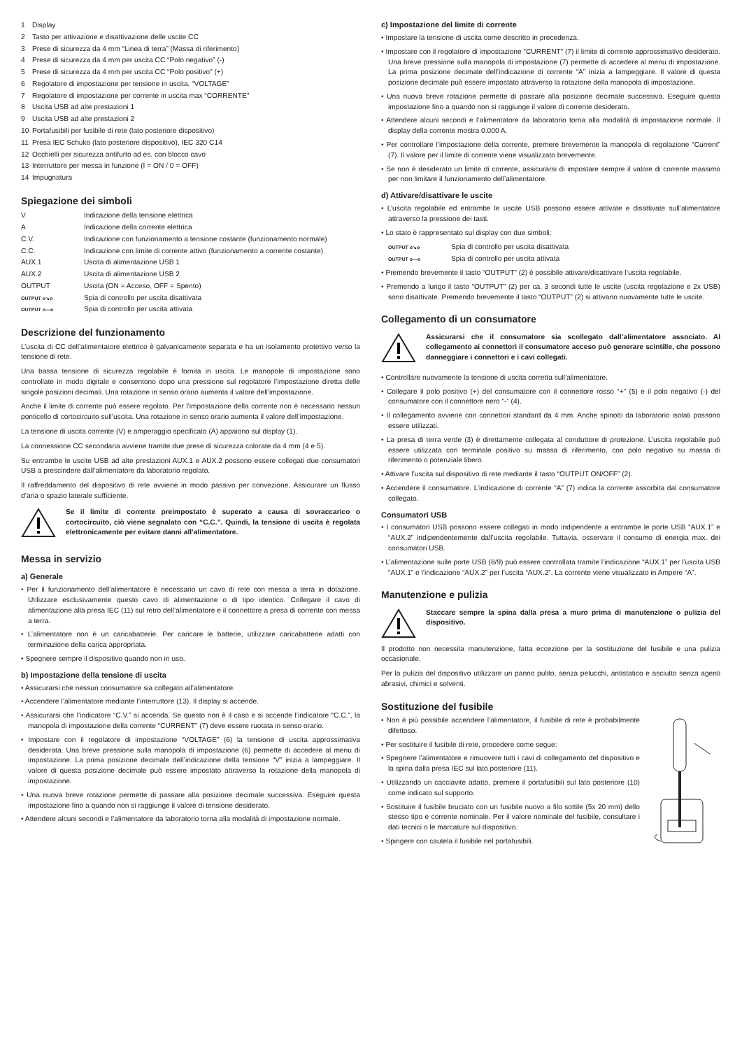| 1 | Display |
| 2 | Tasto per attivazione e disattivazione delle uscite CC |
| 3 | Prese di sicurezza da 4 mm “Linea di terra” (Massa di riferimento) |
| 4 | Prese di sicurezza da 4 mm per uscita CC “Polo negativo” (-) |
| 5 | Prese di sicurezza da 4 mm per uscita CC “Polo positivo” (+) |
| 6 | Regolatore di impostazione per tensione in uscita, “VOLTAGE” |
| 7 | Regolatore di impostazione per corrente in uscita max “CORRENTE” |
| 8 | Uscita USB ad alte prestazioni 1 |
| 9 | Uscita USB ad alte prestazioni 2 |
| 10 | Portafusibili per fusibile di rete (lato posteriore dispositivo) |
| 11 | Presa IEC Schuko (lato posteriore dispositivo), IEC 320 C14 |
| 12 | Occhielli per sicurezza antifurto ad es. con blocco cavo |
| 13 | Interruttore per messa in funzione (I = ON / 0 = OFF) |
| 14 | Impugnatura |
Spiegazione dei simboli
| V | Indicazione della tensione elettrica |
| A | Indicazione della corrente elettrica |
| C.V. | Indicazione con funzionamento a tensione costante (funzionamento normale) |
| C.C. | Indicazione con limite di corrente attivo (funzionamento a corrente costante) |
| AUX.1 | Uscita di alimentazione USB 1 |
| AUX.2 | Uscita di alimentazione USB 2 |
| OUTPUT | Uscita (ON = Acceso, OFF = Spento) |
| OUTPUT o↘o | Spia di controllo per uscita disattivata |
| OUTPUT o—o | Spia di controllo per uscita attivata |
Descrizione del funzionamento
L’uscita di CC dell’alimentatore elettrico è galvanicamente separata e ha un isolamento protettivo verso la tensione di rete.
Una bassa tensione di sicurezza regolabile è fornita in uscita. Le manopole di impostazione sono controllate in modo digitale e consentono dopo una pressione sul regolatore l’impostazione diretta delle singole posizioni decimali. Una rotazione in senso orario aumenta il valore dell’impostazione.
Anche il limite di corrente può essere regolato. Per l’impostazione della corrente non è necessario nessun ponticello di cortocircuito sull’uscita. Una rotazione in senso orario aumenta il valore dell’impostazione.
La tensione di uscita corrente (V) e amperaggio specificato (A) appaiono sul display (1).
La connessione CC secondaria avviene tramite due prese di sicurezza colorate da 4 mm (4 e 5).
Su entrambe le uscite USB ad alte prestazioni AUX.1 e AUX.2 possono essere collegati due consumatori USB a prescindere dall’alimentatore da laboratorio regolato.
Il raffreddamento del dispositivo di rete avviene in modo passivo per convezione. Assicurare un flusso d’aria o spazio laterale sufficiente.
Se il limite di corrente preimpostato è superato a causa di sovraccarico o cortocircuito, ciò viene segnalato con “C.C.”. Quindi, la tensione di uscita è regolata elettronicamente per evitare danni all’alimentatore.
Messa in servizio
a) Generale
• Per il funzionamento dell’alimentatore è necessario un cavo di rete con messa a terra in dotazione. Utilizzare esclusivamente questo cavo di alimentazione o di tipo identico. Collegare il cavo di alimentazione alla presa IEC (11) sul retro dell’alimentatore e il connettore a presa di corrente con messa a terra.
• L’alimentatore non è un caricabatterie. Per caricare le batterie, utilizzare caricabatterie adatti con terminazione della carica appropriata.
• Spegnere sempre il dispositivo quando non in uso.
b) Impostazione della tensione di uscita
• Assicurarsi che nessun consumatore sia collegato all’alimentatore.
• Accendere l’alimentatore mediante l’interruttore (13). Il display si accende.
• Assicurarsi che l’indicatore “C.V.” si accenda. Se questo non è il caso e si accende l’indicatore “C.C.”, la manopola di impostazione della corrente “CURRENT” (7) deve essere ruotata in senso orario.
• Impostare con il regolatore di impostazione “VOLTAGE” (6) la tensione di uscita approssimativa desiderata. Una breve pressione sulla manopola di impostazione (6) permette di accedere al menu di impostazione. La prima posizione decimale dell’indicazione della tensione “V” inizia a lampeggiare. Il valore di questa posizione decimale può essere impostato attraverso la rotazione della manopola di impostazione.
• Una nuova breve rotazione permette di passare alla posizione decimale successiva. Eseguire questa impostazione fino a quando non si raggiunge il valore di tensione desiderato.
• Attendere alcuni secondi e l’alimentatore da laboratorio torna alla modalità di impostazione normale.
c) Impostazione del limite di corrente
• Impostare la tensione di uscita come descritto in precedenza.
• Impostare con il regolatore di impostazione “CURRENT” (7) il limite di corrente approssimativo desiderato. Una breve pressione sulla manopola di impostazione (7) permette di accedere al menu di impostazione. La prima posizione decimale dell’indicazione di corrente “A” inizia a lampeggiare. Il valore di questa posizione decimale può essere impostato attraverso la rotazione della manopola di impostazione.
• Una nuova breve rotazione permette di passare alla posizione decimale successiva. Eseguire questa impostazione fino a quando non si raggiunge il valore di corrente desiderato.
• Attendere alcuni secondi e l’alimentatore da laboratorio torna alla modalità di impostazione normale. Il display della corrente mostra 0.000 A.
• Per controllare l’impostazione della corrente, premere brevemente la manopola di regolazione “Current” (7). Il valore per il limite di corrente viene visualizzato brevemente.
• Se non è desiderato un limite di corrente, assicurarsi di impostare sempre il valore di corrente massimo per non limitare il funzionamento dell’alimentatore.
d) Attivare/disattivare le uscite
• L’uscita regolabile ed entrambe le uscite USB possono essere attivate e disattivate sull’alimentatore attraverso la pressione dei tasti.
• Lo stato è rappresentato sul display con due simboli:
| OUTPUT o↘o | Spia di controllo per uscita disattivata |
| OUTPUT o—o | Spia di controllo per uscita attivata |
• Premendo brevemente il tasto “OUTPUT” (2) è possibile attivare/disattivare l’uscita regolabile.
• Premendo a lungo il tasto “OUTPUT” (2) per ca. 3 secondi tutte le uscite (uscita regolazione e 2x USB) sono disattivate. Premendo brevemente il tasto “OUTPUT” (2) si attivano nuovamente tutte le uscite.
Collegamento di un consumatore
Assicurarsi che il consumatore sia scollegato dall’alimentatore associato. Al collegamento ai connettori il consumatore acceso può generare scintille, che possono danneggiare i connettori e i cavi collegati.
• Controllare nuovamente la tensione di uscita corretta sull’alimentatore.
• Collegare il polo positivo (+) del consumatore con il connettore rosso “+” (5) e il polo negativo (-) del consumatore con il connettore nero “-” (4).
• Il collegamento avviene con connettori standard da 4 mm. Anche spinotti da laboratorio isolati possono essere utilizzati.
• La presa di terra verde (3) è direttamente collegata al conduttore di protezione. L’uscita regolabile può essere utilizzata con terminale positivo su massa di riferimento, con polo negativo su massa di riferimento o potenziale libero.
• Attivare l’uscita sul dispositivo di rete mediante il tasto “OUTPUT ON/OFF” (2).
• Accendere il consumatore. L’indicazione di corrente “A” (7) indica la corrente assorbita dal consumatore collegato.
Consumatori USB
• I consumatori USB possono essere collegati in modo indipendente a entrambe le porte USB “AUX.1” e “AUX.2” indipendentemente dall’uscita regolabile. Tuttavia, osservare il consumo di energia max. dei consumatori USB.
• L’alimentazione sulle porte USB (8/9) può essere controllata tramite l’indicazione “AUX.1” per l’uscita USB “AUX.1” e l’indicazione “AUX.2” per l’uscita “AUX.2”. La corrente viene visualizzato in Ampere “A”.
Manutenzione e pulizia
Staccare sempre la spina dalla presa a muro prima di manutenzione o pulizia del dispositivo.
Il prodotto non necessita manutenzione, fatta eccezione per la sostituzione del fusibile e una pulizia occasionale.
Per la pulizia del dispositivo utilizzare un panno pulito, senza pelucchi, antistatico e asciutto senza agenti abrasivi, chimici e solventi.
Sostituzione del fusibile
• Non è più possibile accendere l’alimentatore, il fusibile di rete è probabilmente difettoso.
• Per sostituire il fusibile di rete, procedere come segue:
• Spegnere l’alimentatore e rimuovere tutti i cavi di collegamento del dispositivo e la spina dalla presa IEC sul lato posteriore (11).
• Utilizzando un cacciavite adatto, premere il portafusibili sul lato posteriore (10) come indicato sul supporto.
• Sostituire il fusibile bruciato con un fusibile nuovo a filo sottile (5x 20 mm) dello stesso tipo e corrente nominale. Per il valore nominale del fusibile, consultare i dati tecnici o le marcature sul dispositivo.
• Spingere con cautela il fusibile nel portafusibili.